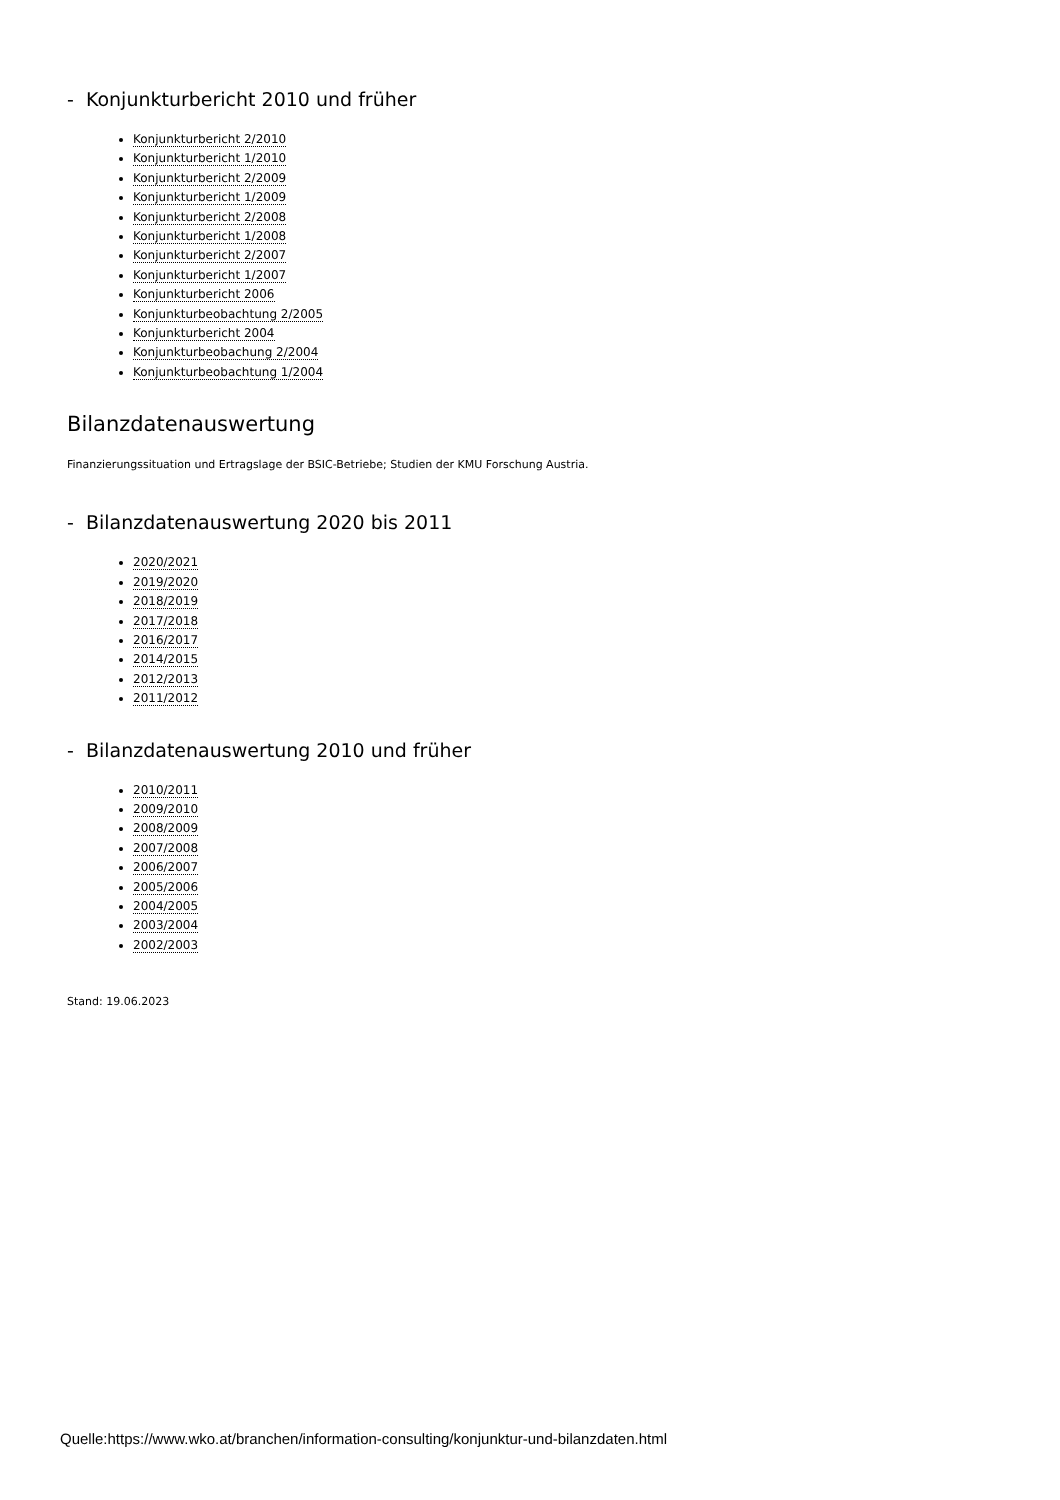- Konjunkturbericht 2010 und früher
Konjunkturbericht 2/2010
Konjunkturbericht 1/2010
Konjunkturbericht 2/2009
Konjunkturbericht 1/2009
Konjunkturbericht 2/2008
Konjunkturbericht 1/2008
Konjunkturbericht 2/2007
Konjunkturbericht 1/2007
Konjunkturbericht 2006
Konjunkturbeobachtung 2/2005
Konjunkturbericht 2004
Konjunkturbeobachung 2/2004
Konjunkturbeobachtung 1/2004
Bilanzdatenauswertung
Finanzierungssituation und Ertragslage der BSIC-Betriebe; Studien der KMU Forschung Austria.
- Bilanzdatenauswertung 2020 bis 2011
2020/2021
2019/2020
2018/2019
2017/2018
2016/2017
2014/2015
2012/2013
2011/2012
- Bilanzdatenauswertung 2010 und früher
2010/2011
2009/2010
2008/2009
2007/2008
2006/2007
2005/2006
2004/2005
2003/2004
2002/2003
Stand: 19.06.2023
Quelle:https://www.wko.at/branchen/information-consulting/konjunktur-und-bilanzdaten.html